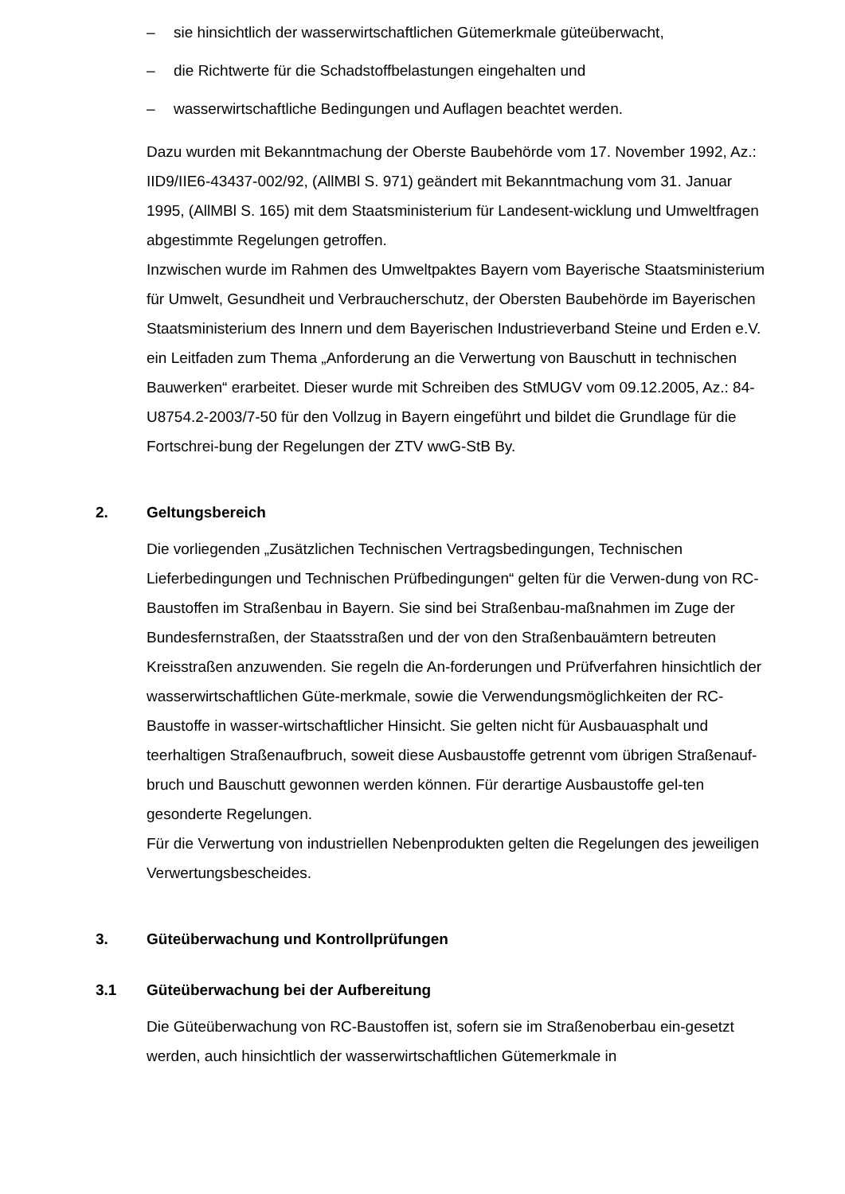– sie hinsichtlich der wasserwirtschaftlichen Gütemerkmale güteüberwacht,
– die Richtwerte für die Schadstoffbelastungen eingehalten und
– wasserwirtschaftliche Bedingungen und Auflagen beachtet werden.
Dazu wurden mit Bekanntmachung der Oberste Baubehörde vom 17. November 1992, Az.: IID9/IIE6-43437-002/92, (AllMBl S. 971) geändert mit Bekanntmachung vom 31. Januar 1995, (AllMBl S. 165) mit dem Staatsministerium für Landesent-wicklung und Umweltfragen abgestimmte Regelungen getroffen.
Inzwischen wurde im Rahmen des Umweltpaktes Bayern vom Bayerische Staatsministerium für Umwelt, Gesundheit und Verbraucherschutz, der Obersten Baubehörde im Bayerischen Staatsministerium des Innern und dem Bayerischen Industrieverband Steine und Erden e.V. ein Leitfaden zum Thema „Anforderung an die Verwertung von Bauschutt in technischen Bauwerken“ erarbeitet. Dieser wurde mit Schreiben des StMUGV vom 09.12.2005, Az.: 84-U8754.2-2003/7-50 für den Vollzug in Bayern eingeführt und bildet die Grundlage für die Fortschrei-bung der Regelungen der ZTV wwG-StB By.
2. Geltungsbereich
Die vorliegenden „Zusätzlichen Technischen Vertragsbedingungen, Technischen Lieferbedingungen und Technischen Prüfbedingungen“ gelten für die Verwen-dung von RC-Baustoffen im Straßenbau in Bayern. Sie sind bei Straßenbau-maßnahmen im Zuge der Bundesfernstraßen, der Staatsstraßen und der von den Straßenbauämtern betreuten Kreisstraßen anzuwenden. Sie regeln die An-forderungen und Prüfverfahren hinsichtlich der wasserwirtschaftlichen Güte-merkmale, sowie die Verwendungsmöglichkeiten der RC-Baustoffe in wasser-wirtschaftlicher Hinsicht. Sie gelten nicht für Ausbauasphalt und teerhaltigen Straßenaufbruch, soweit diese Ausbaustoffe getrennt vom übrigen Straßenauf-bruch und Bauschutt gewonnen werden können. Für derartige Ausbaustoffe gel-ten gesonderte Regelungen.
Für die Verwertung von industriellen Nebenprodukten gelten die Regelungen des jeweiligen Verwertungsbescheides.
3. Güteüberwachung und Kontrollprüfungen
3.1 Güteüberwachung bei der Aufbereitung
Die Güteüberwachung von RC-Baustoffen ist, sofern sie im Straßenoberbau ein-gesetzt werden, auch hinsichtlich der wasserwirtschaftlichen Gütemerkmale in